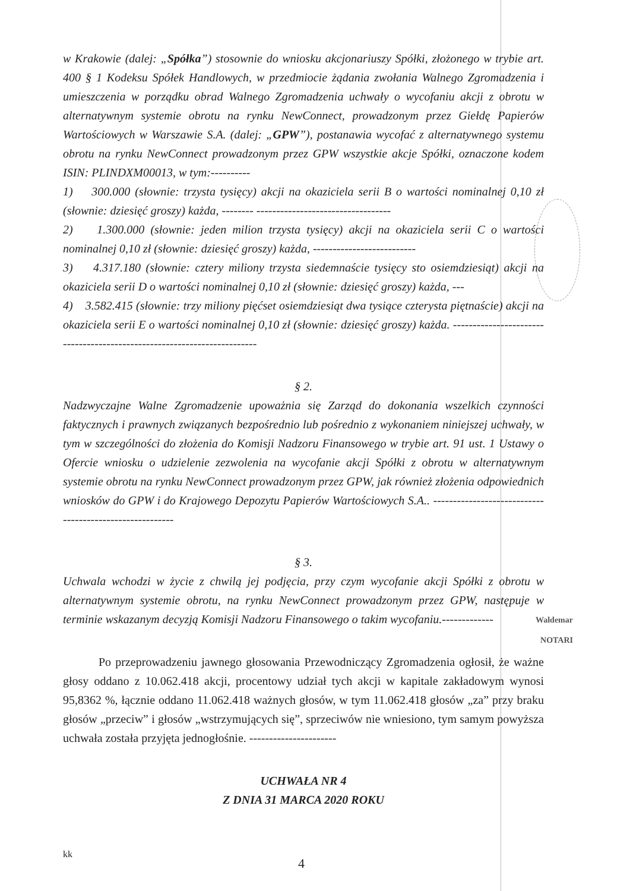w Krakowie (dalej: „Spółka”) stosownie do wniosku akcjonariuszy Spółki, złożonego w trybie art. 400 § 1 Kodeksu Spółek Handlowych, w przedmiocie żądania zwołania Walnego Zgromadzenia i umieszczenia w porządku obrad Walnego Zgromadzenia uchwały o wycofaniu akcji z obrotu w alternatywnym systemie obrotu na rynku NewConnect, prowadzonym przez Giełdę Papierów Wartościowych w Warszawie S.A. (dalej: „GPW”), postanawia wycofać z alternatywnego systemu obrotu na rynku NewConnect prowadzonym przez GPW wszystkie akcje Spółki, oznaczone kodem ISIN: PLINDXM00013, w tym:----------
1) 300.000 (słownie: trzysta tysięcy) akcji na okaziciela serii B o wartości nominalnej 0,10 zł (słownie: dziesięć groszy) każda, -------- ----------------------------------
2) 1.300.000 (słownie: jeden milion trzysta tysięcy) akcji na okaziciela serii C o wartości nominalnej 0,10 zł (słownie: dziesięć groszy) każda, --------------------------
3) 4.317.180 (słownie: cztery miliony trzysta siedemnaście tysięcy sto osiemdziesiąt) akcji na okaziciela serii D o wartości nominalnej 0,10 zł (słownie: dziesięć groszy) każda, ---
4) 3.582.415 (słownie: trzy miliony pięćset osiemdziesiąt dwa tysiące czterysta piętnaście) akcji na okaziciela serii E o wartości nominalnej 0,10 zł (słownie: dziesięć groszy) każda. ------------------------------------------------------------------------
§ 2.
Nadzwyczajne Walne Zgromadzenie upoważnia się Zarząd do dokonania wszelkich czynności faktycznych i prawnych związanych bezpośrednio lub pośrednio z wykonaniem niniejszej uchwały, w tym w szczególności do złożenia do Komisji Nadzoru Finansowego w trybie art. 91 ust. 1 Ustawy o Ofercie wniosku o udzielenie zezwolenia na wycofanie akcji Spółki z obrotu w alternatywnym systemie obrotu na rynku NewConnect prowadzonym przez GPW, jak również złożenia odpowiednich wniosków do GPW i do Krajowego Depozytu Papierów Wartościowych S.A.. --------------------------------------------------------
§ 3.
Uchwala wchodzi w życie z chwilą jej podjęcia, przy czym wycofanie akcji Spółki z obrotu w alternatywnym systemie obrotu, na rynku NewConnect prowadzonym przez GPW, następuje w terminie wskazanym decyzją Komisji Nadzoru Finansowego o takim wycofaniu.-------------
Po przeprowadzeniu jawnego głosowania Przewodniczący Zgromadzenia ogłosił, że ważne głosy oddano z 10.062.418 akcji, procentowy udział tych akcji w kapitale zakładowym wynosi 95,8362 %, łącznie oddano 11.062.418 ważnych głosów, w tym 11.062.418 głosów „za” przy braku głosów „przeciw” i głosów „wstrzymujących się”, sprzeciwów nie wniesiono, tym samym powyższa uchwała została przyjęta jednogłośnie. ----------------------
UCHWAŁA NR 4
Z DNIA 31 MARCA 2020 ROKU
kk 4
Waldemar
NOTARI